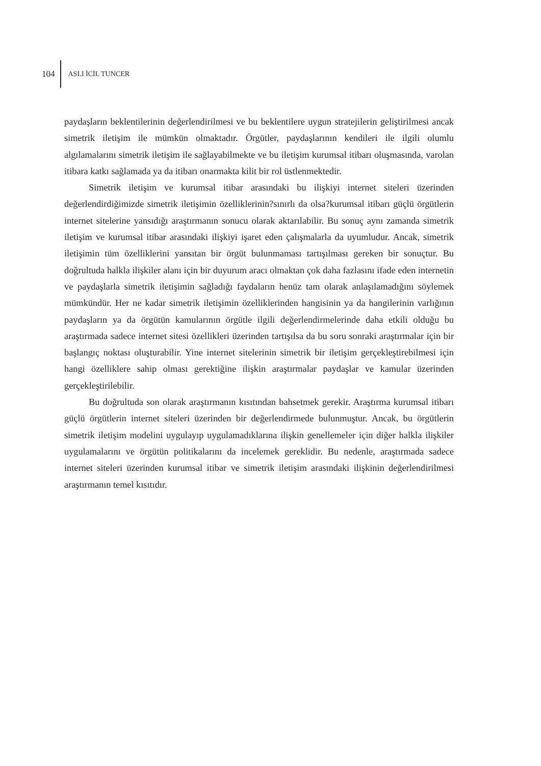104 ASLI İCİL TUNCER
paydaşların beklentilerinin değerlendirilmesi ve bu beklentilere uygun stratejilerin geliştirilmesi ancak simetrik iletişim ile mümkün olmaktadır. Örgütler, paydaşlarının kendileri ile ilgili olumlu algılamalarını simetrik iletişim ile sağlayabilmekte ve bu iletişim kurumsal itibarı oluşmasında, varolan itibara katkı sağlamada ya da itibarı onarmakta kilit bir rol üstlenmektedir.
Simetrik iletişim ve kurumsal itibar arasındaki bu ilişkiyi internet siteleri üzerinden değerlendirdiğimizde simetrik iletişimin özelliklerinin?sınırlı da olsa?kurumsal itibarı güçlü örgütlerin internet sitelerine yansıdığı araştırmanın sonucu olarak aktarılabilir. Bu sonuç aynı zamanda simetrik iletişim ve kurumsal itibar arasındaki ilişkiyi işaret eden çalışmalarla da uyumludur. Ancak, simetrik iletişimin tüm özelliklerini yansıtan bir örgüt bulunmaması tartışılması gereken bir sonuçtur. Bu doğrultuda halkla ilişkiler alanı için bir duyurum aracı olmaktan çok daha fazlasını ifade eden internetin ve paydaşlarla simetrik iletişimin sağladığı faydaların henüz tam olarak anlaşılamadığını söylemek mümkündür. Her ne kadar simetrik iletişimin özelliklerinden hangisinin ya da hangilerinin varlığının paydaşların ya da örgütün kamularının örgütle ilgili değerlendirmelerinde daha etkili olduğu bu araştırmada sadece internet sitesi özellikleri üzerinden tartışılsa da bu soru sonraki araştırmalar için bir başlangıç noktası oluşturabilir. Yine internet sitelerinin simetrik bir iletişim gerçekleştirebilmesi için hangi özelliklere sahip olması gerektiğine ilişkin araştırmalar paydaşlar ve kamular üzerinden gerçekleştirilebilir.
Bu doğrultuda son olarak araştırmanın kısıtından bahsetmek gerekir. Araştırma kurumsal itibarı güçlü örgütlerin internet siteleri üzerinden bir değerlendirmede bulunmuştur. Ancak, bu örgütlerin simetrik iletişim modelini uygulayıp uygulamadıklarına ilişkin genellemeler için diğer halkla ilişkiler uygulamalarını ve örgütün politikalarını da incelemek gereklidir. Bu nedenle, araştırmada sadece internet siteleri üzerinden kurumsal itibar ve simetrik iletişim arasındaki ilişkinin değerlendirilmesi araştırmanın temel kısıtıdır.